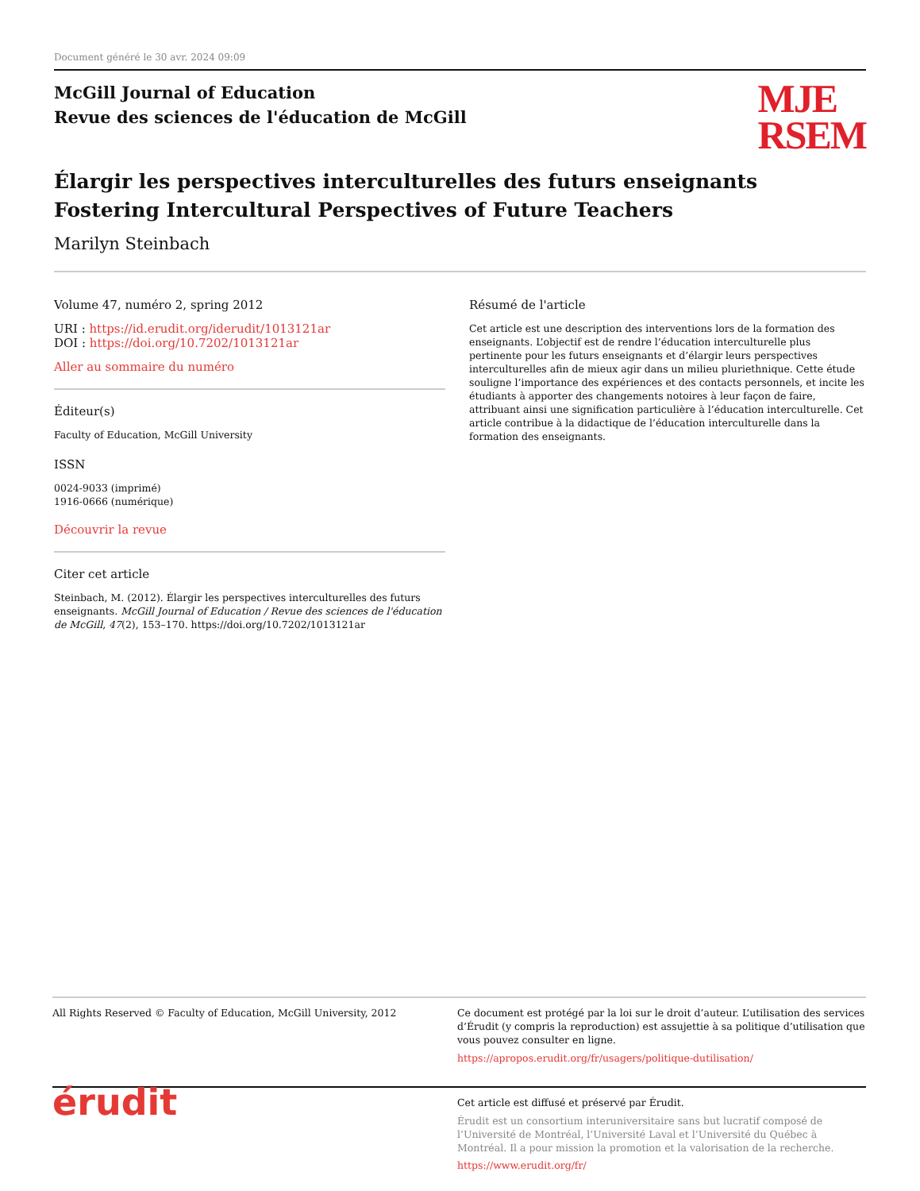Document généré le 30 avr. 2024 09:09
McGill Journal of Education
Revue des sciences de l'éducation de McGill
MJE
RSEM
Élargir les perspectives interculturelles des futurs enseignants
Fostering Intercultural Perspectives of Future Teachers
Marilyn Steinbach
Volume 47, numéro 2, spring 2012
URI : https://id.erudit.org/iderudit/1013121ar
DOI : https://doi.org/10.7202/1013121ar
Aller au sommaire du numéro
Éditeur(s)
Faculty of Education, McGill University
ISSN
0024-9033 (imprimé)
1916-0666 (numérique)
Découvrir la revue
Citer cet article
Steinbach, M. (2012). Élargir les perspectives interculturelles des futurs enseignants. McGill Journal of Education / Revue des sciences de l'éducation de McGill, 47(2), 153–170. https://doi.org/10.7202/1013121ar
Résumé de l'article
Cet article est une description des interventions lors de la formation des enseignants. L’objectif est de rendre l’éducation interculturelle plus pertinente pour les futurs enseignants et d’élargir leurs perspectives interculturelles afin de mieux agir dans un milieu pluriethnique. Cette étude souligne l’importance des expériences et des contacts personnels, et incite les étudiants à apporter des changements notoires à leur façon de faire, attribuant ainsi une signification particulière à l’éducation interculturelle. Cet article contribue à la didactique de l’éducation interculturelle dans la formation des enseignants.
All Rights Reserved © Faculty of Education, McGill University, 2012 Ce document est protégé par la loi sur le droit d’auteur. L’utilisation des services d’Érudit (y compris la reproduction) est assujettie à sa politique d’utilisation que vous pouvez consulter en ligne.
https://apropos.erudit.org/fr/usagers/politique-dutilisation/
érudit
Cet article est diffusé et préservé par Érudit.
Érudit est un consortium interuniversitaire sans but lucratif composé de l’Université de Montréal, l’Université Laval et l’Université du Québec à Montréal. Il a pour mission la promotion et la valorisation de la recherche.
https://www.erudit.org/fr/